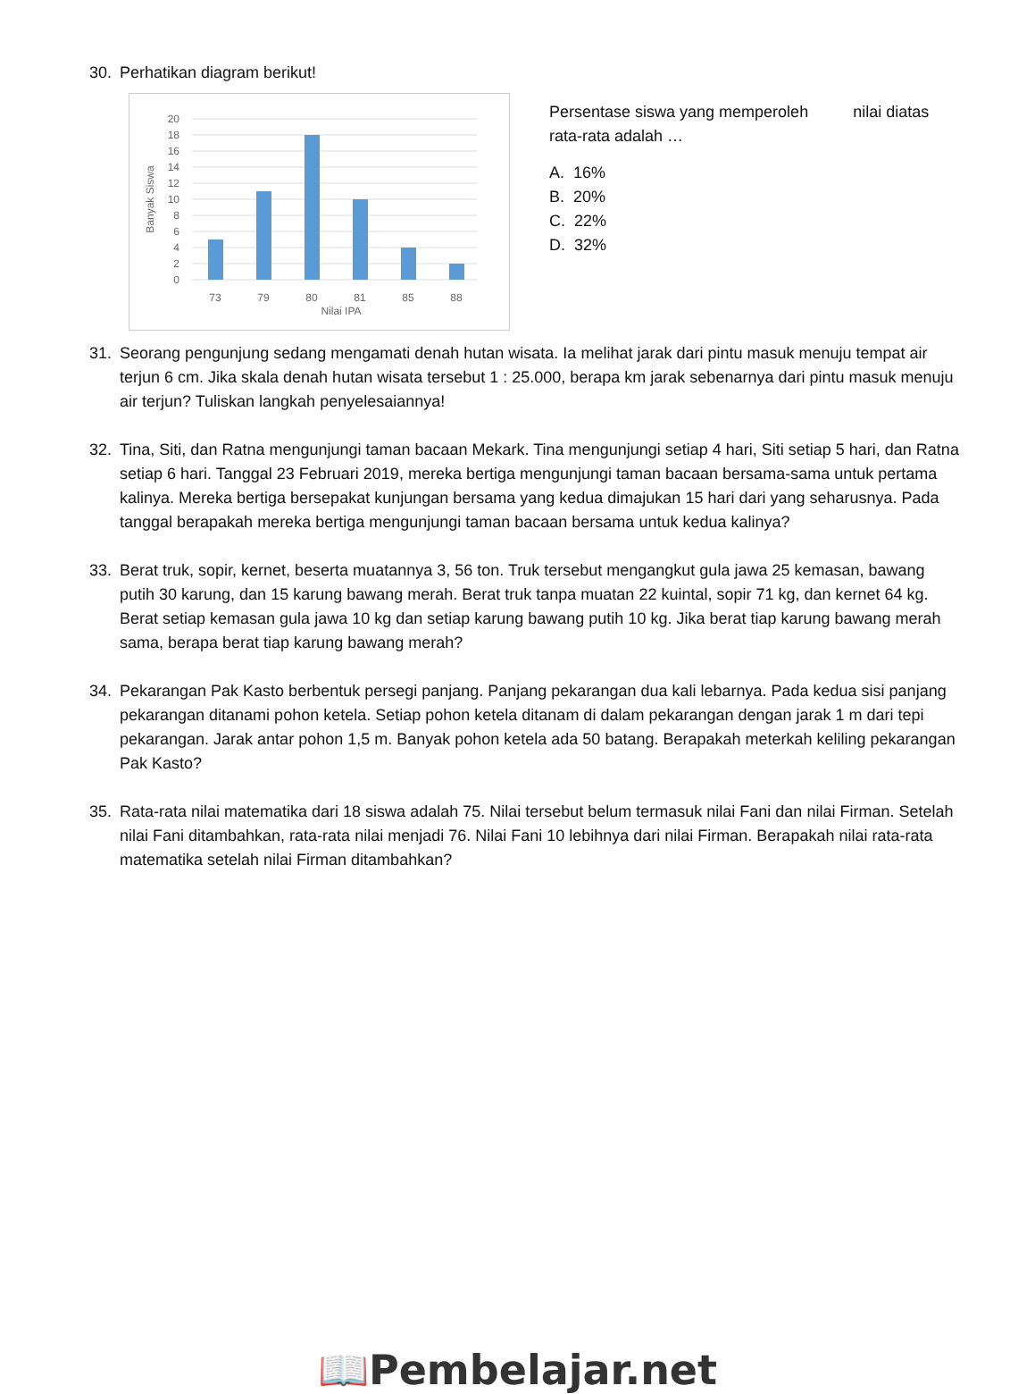30. Perhatikan diagram berikut!
20
18
16
14
12
10
8
6
4
2
0
73
79
80
81
85
88
Nilai IPA
Banyak Siswa
Persentase siswa yang memperoleh nilai diatas
rata-rata adalah …
A. 16%
B. 20%
C. 22%
D. 32%
31. Seorang pengunjung sedang mengamati denah hutan wisata. Ia melihat jarak dari pintu masuk menuju tempat air terjun 6 cm. Jika skala denah hutan wisata tersebut 1 : 25.000, berapa km jarak sebenarnya dari pintu masuk menuju air terjun? Tuliskan langkah penyelesaiannya!
32. Tina, Siti, dan Ratna mengunjungi taman bacaan Mekark. Tina mengunjungi setiap 4 hari, Siti setiap 5 hari, dan Ratna setiap 6 hari. Tanggal 23 Februari 2019, mereka bertiga mengunjungi taman bacaan bersama-sama untuk pertama kalinya. Mereka bertiga bersepakat kunjungan bersama yang kedua dimajukan 15 hari dari yang seharusnya. Pada tanggal berapakah mereka bertiga mengunjungi taman bacaan bersama untuk kedua kalinya?
33. Berat truk, sopir, kernet, beserta muatannya 3, 56 ton. Truk tersebut mengangkut gula jawa 25 kemasan, bawang putih 30 karung, dan 15 karung bawang merah. Berat truk tanpa muatan 22 kuintal, sopir 71 kg, dan kernet 64 kg. Berat setiap kemasan gula jawa 10 kg dan setiap karung bawang putih 10 kg. Jika berat tiap karung bawang merah sama, berapa berat tiap karung bawang merah?
34. Pekarangan Pak Kasto berbentuk persegi panjang. Panjang pekarangan dua kali lebarnya. Pada kedua sisi panjang pekarangan ditanami pohon ketela. Setiap pohon ketela ditanam di dalam pekarangan dengan jarak 1 m dari tepi pekarangan. Jarak antar pohon 1,5 m. Banyak pohon ketela ada 50 batang. Berapakah meterkah keliling pekarangan Pak Kasto?
35. Rata-rata nilai matematika dari 18 siswa adalah 75. Nilai tersebut belum termasuk nilai Fani dan nilai Firman. Setelah nilai Fani ditambahkan, rata-rata nilai menjadi 76. Nilai Fani 10 lebihnya dari nilai Firman. Berapakah nilai rata-rata matematika setelah nilai Firman ditambahkan?
📖Pembelajar.net